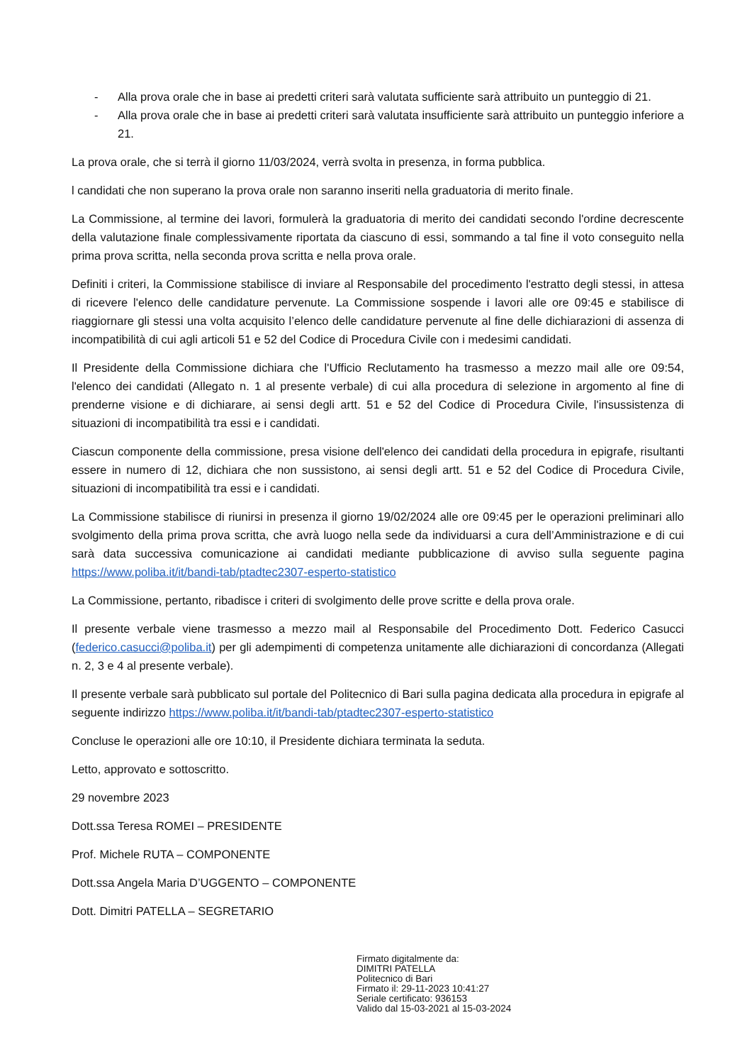- Alla prova orale che in base ai predetti criteri sarà valutata sufficiente sarà attribuito un punteggio di 21.
- Alla prova orale che in base ai predetti criteri sarà valutata insufficiente sarà attribuito un punteggio inferiore a 21.
La prova orale, che si terrà il giorno 11/03/2024, verrà svolta in presenza, in forma pubblica.
l candidati che non superano la prova orale non saranno inseriti nella graduatoria di merito finale.
La Commissione, al termine dei lavori, formulerà la graduatoria di merito dei candidati secondo l'ordine decrescente della valutazione finale complessivamente riportata da ciascuno di essi, sommando a tal fine il voto conseguito nella prima prova scritta, nella seconda prova scritta e nella prova orale.
Definiti i criteri, la Commissione stabilisce di inviare al Responsabile del procedimento l'estratto degli stessi, in attesa di ricevere l'elenco delle candidature pervenute. La Commissione sospende i lavori alle ore 09:45 e stabilisce di riaggiornare gli stessi una volta acquisito l’elenco delle candidature pervenute al fine delle dichiarazioni di assenza di incompatibilità di cui agli articoli 51 e 52 del Codice di Procedura Civile con i medesimi candidati.
Il Presidente della Commissione dichiara che l'Ufficio Reclutamento ha trasmesso a mezzo mail alle ore 09:54, l'elenco dei candidati (Allegato n. 1 al presente verbale) di cui alla procedura di selezione in argomento al fine di prenderne visione e di dichiarare, ai sensi degli artt. 51 e 52 del Codice di Procedura Civile, l'insussistenza di situazioni di incompatibilità tra essi e i candidati.
Ciascun componente della commissione, presa visione dell'elenco dei candidati della procedura in epigrafe, risultanti essere in numero di 12, dichiara che non sussistono, ai sensi degli artt. 51 e 52 del Codice di Procedura Civile, situazioni di incompatibilità tra essi e i candidati.
La Commissione stabilisce di riunirsi in presenza il giorno 19/02/2024 alle ore 09:45 per le operazioni preliminari allo svolgimento della prima prova scritta, che avrà luogo nella sede da individuarsi a cura dell’Amministrazione e di cui sarà data successiva comunicazione ai candidati mediante pubblicazione di avviso sulla seguente pagina https://www.poliba.it/it/bandi-tab/ptadtec2307-esperto-statistico
La Commissione, pertanto, ribadisce i criteri di svolgimento delle prove scritte e della prova orale.
Il presente verbale viene trasmesso a mezzo mail al Responsabile del Procedimento Dott. Federico Casucci (federico.casucci@poliba.it) per gli adempimenti di competenza unitamente alle dichiarazioni di concordanza (Allegati n. 2, 3 e 4 al presente verbale).
Il presente verbale sarà pubblicato sul portale del Politecnico di Bari sulla pagina dedicata alla procedura in epigrafe al seguente indirizzo https://www.poliba.it/it/bandi-tab/ptadtec2307-esperto-statistico
Concluse le operazioni alle ore 10:10, il Presidente dichiara terminata la seduta.
Letto, approvato e sottoscritto.
29 novembre 2023
Dott.ssa Teresa ROMEI – PRESIDENTE
Prof. Michele RUTA – COMPONENTE
Dott.ssa Angela Maria D’UGGENTO – COMPONENTE
Dott. Dimitri PATELLA – SEGRETARIO
Firmato digitalmente da:
DIMITRI PATELLA
Politecnico di Bari
Firmato il: 29-11-2023 10:41:27
Seriale certificato: 936153
Valido dal 15-03-2021 al 15-03-2024